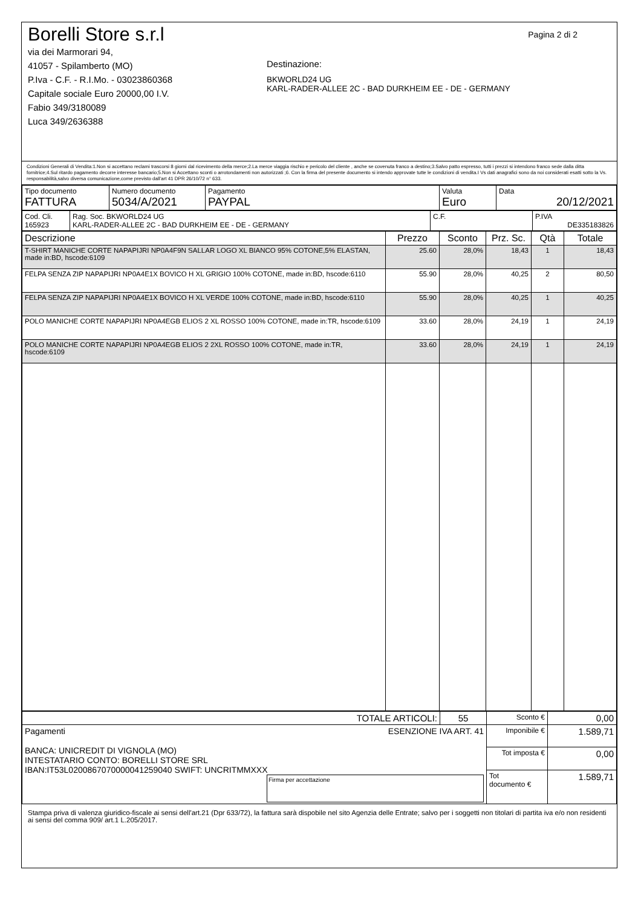Pagina 2 di 2
Borelli Store s.r.l
via dei Marmorari 94,
41057 - Spilamberto (MO)
P.Iva - C.F. - R.I.Mo. - 03023860368
Capitale sociale Euro 20000,00 I.V.
Fabio 349/3180089
Luca 349/2636388
Destinazione:
BKWORLD24 UG
KARL-RADER-ALLEE 2C - BAD DURKHEIM EE - DE - GERMANY
Condizioni Generali di Vendita:1.Non si accettano reclami trascorsi 8 giorni dal ricevimento della merce;2.La merce viaggia rischio e pericolo del cliente , anche se covenuta franco a destino;3.Salvo patto espresso, tutti i prezzi si intendono franco sede dalla ditta fornitrice;4.Sul ritardo pagamento decorre interesse bancario;5.Non si Accettano sconti o arrotondamenti non autorizzati ;6. Con la firma del presente documento si intendo approvate tutte le condizioni di vendita.I Vs dati anagrafici sono da noi considerati esatti sotto la Vs. responsabilità,salvo diversa comunicazione,come previsto dall'art 41 DPR 26/10/72 n° 633.
| Tipo documento FATTURA | Numero documento 5034/A/2021 | Pagamento PAYPAL | Valuta Euro | Data 20/12/2021 |
| Cod. Cli. 165923 | Rag. Soc. BKWORLD24 UG KARL-RADER-ALLEE 2C - BAD DURKHEIM EE - DE - GERMANY | C.F. | P.IVA DE335183826 |
| Descrizione | Prezzo | Sconto | Prz. Sc. | Qtà | Totale |
| --- | --- | --- | --- | --- | --- |
| T-SHIRT MANICHE CORTE NAPAPIJRI NP0A4F9N SALLAR LOGO XL BIANCO 95% COTONE,5% ELASTAN, made in:BD, hscode:6109 | 25.60 | 28,0% | 18,43 | 1 | 18,43 |
| FELPA SENZA ZIP NAPAPIJRI NP0A4E1X BOVICO H XL GRIGIO 100% COTONE, made in:BD, hscode:6110 | 55.90 | 28,0% | 40,25 | 2 | 80,50 |
| FELPA SENZA ZIP NAPAPIJRI NP0A4E1X BOVICO H XL VERDE 100% COTONE, made in:BD, hscode:6110 | 55.90 | 28,0% | 40,25 | 1 | 40,25 |
| POLO MANICHE CORTE NAPAPIJRI NP0A4EGB ELIOS 2 XL ROSSO 100% COTONE, made in:TR, hscode:6109 | 33.60 | 28,0% | 24,19 | 1 | 24,19 |
| POLO MANICHE CORTE NAPAPIJRI NP0A4EGB ELIOS 2 2XL ROSSO 100% COTONE, made in:TR, hscode:6109 | 33.60 | 28,0% | 24,19 | 1 | 24,19 |
| TOTALE ARTICOLI: | 55 | Sconto € | 0,00 |
| Pagamenti ESENZIONE IVA ART. 41 BANCA: UNICREDIT DI VIGNOLA (MO) INTESTATARIO CONTO: BORELLI STORE SRL IBAN:IT53L0200867070000041259040 SWIFT: UNCRITMMXXX Firma per accettazione | | Imponibile € | 1.589,71 |
| | | Tot imposta € | 0,00 |
| | | Tot documento € | 1.589,71 |
Stampa priva di valenza giuridico-fiscale ai sensi dell'art.21 (Dpr 633/72), la fattura sarà dispobile nel sito Agenzia delle Entrate; salvo per i soggetti non titolari di partita iva e/o non residenti ai sensi del comma 909/ art.1 L.205/2017.